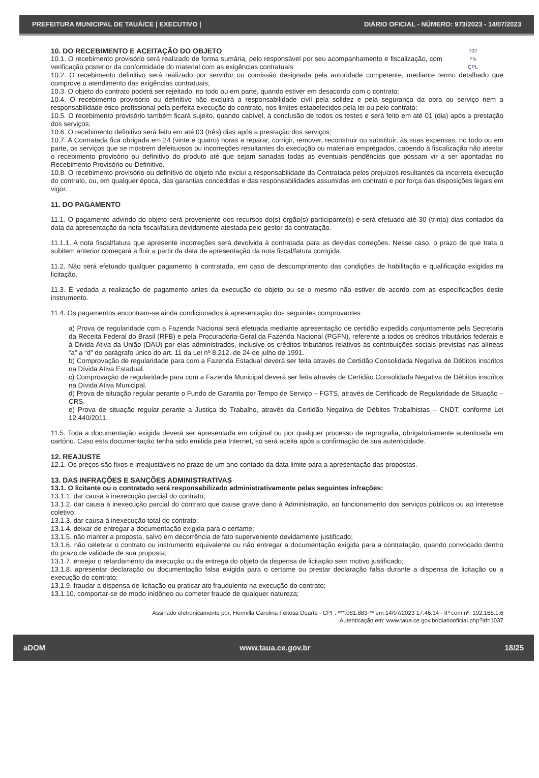PREFEITURA MUNICIPAL DE TAUÁ/CE | EXECUTIVO | DIÁRIO OFICIAL - NÚMERO: 973/2023 - 14/07/2023
102
Fls
CPL
10. DO RECEBIMENTO E ACEITAÇÃO DO OBJETO
10.1. O recebimento provisório será realizado de forma sumária, pelo responsável por seu acompanhamento e fiscalização, com verificação posterior da conformidade do material com as exigências contratuais:
10.2. O recebimento definitivo será realizado por servidor ou comissão designada pela autoridade competente, mediante termo detalhado que comprove o atendimento das exigências contratuais;
10.3. O objeto do contrato poderá ser rejeitado, no todo ou em parte, quando estiver em desacordo com o contrato;
10.4. O recebimento provisório ou definitivo não excluirá a responsabilidade civil pela solidez e pela segurança da obra ou serviço nem a responsabilidade ético-profissional pela perfeita execução do contrato, nos limites estabelecidos pela lei ou pelo contrato;
10.5. O recebimento provisório também ficará sujeito, quando cabível, à conclusão de todos os testes e será feito em até 01 (dia) após a prestação dos serviços;
10.6. O recebimento definitivo será feito em até 03 (três) dias após a prestação dos serviços;
10.7. A Contratada fica obrigada em 24 (vinte e quatro) horas a reparar, corrigir, remover, reconstruir ou substituir, às suas expensas, no todo ou em parte, os serviços que se mostrem defeituosos ou incorreções resultantes da execução ou materiais empregados, cabendo à fiscalização não atestar o recebimento provisório ou definitivo do produto até que sejam sanadas todas as eventuais pendências que possam vir a ser apontadas no Recebimento Provisório ou Definitivo.
10.8. O recebimento provisório ou definitivo do objeto não exclui a responsabilidade da Contratada pelos prejuízos resultantes da incorreta execução do contrato, ou, em qualquer época, das garantias concedidas e das responsabilidades assumidas em contrato e por força das disposições legais em vigor.
11. DO PAGAMENTO
11.1. O pagamento advindo do objeto será proveniente dos recursos do(s) órgão(s) participante(s) e será efetuado até 30 (trinta) dias contados da data da apresentação da nota fiscal/fatura devidamente atestada pelo gestor da contratação.
11.1.1. A nota fiscal/fatura que apresente incorreções será devolvida à contratada para as devidas correções. Nesse caso, o prazo de que trata o subitem anterior começará a fluir a partir da data de apresentação da nota fiscal/fatura corrigida.
11.2. Não será efetuado qualquer pagamento à contratada, em caso de descumprimento das condições de habilitação e qualificação exigidas na licitação.
11.3. É vedada a realização de pagamento antes da execução do objeto ou se o mesmo não estiver de acordo com as especificações deste instrumento.
11.4. Os pagamentos encontram-se ainda condicionados à apresentação dos seguintes comprovantes:
a) Prova de regularidade com a Fazenda Nacional será efetuada mediante apresentação de certidão expedida conjuntamente pela Secretaria da Receita Federal do Brasil (RFB) e pela Procuradoria-Geral da Fazenda Nacional (PGFN), referente a todos os créditos tributários federais e à Divida Ativa da União (DAU) por elas administrados, inclusive os créditos tributários relativos às contribuições sociais previstas nas alíneas “a” a “d” do parágrafo único do art. 11 da Lei nº 8.212, de 24 de julho de 1991.
b) Comprovação de regularidade para com a Fazenda Estadual deverá ser feita através de Certidão Consolidada Negativa de Débitos inscritos na Dívida Ativa Estadual.
c) Comprovação de regularidade para com a Fazenda Municipal deverá ser feita através de Certidão Consolidada Negativa de Débitos inscritos na Dívida Ativa Municipal.
d) Prova de situação regular perante o Fundo de Garantia por Tempo de Serviço – FGTS, através de Certificado de Regularidade de Situação – CRS.
e) Prova de situação regular perante a Justiça do Trabalho, através da Certidão Negativa de Débitos Trabalhistas – CNDT, conforme Lei 12.440/2011.
11.5. Toda a documentação exigida deverá ser apresentada em original ou por qualquer processo de reprografia, obrigatoriamente autenticada em cartório. Caso esta documentação tenha sido emitida pela Internet, só será aceita após a confirmação de sua autenticidade.
12. REAJUSTE
12.1. Os preços são fixos e irreajustáveis no prazo de um ano contado da data limite para a apresentação das propostas.
13. DAS INFRAÇÕES E SANÇÕES ADMINISTRATIVAS
13.1. O licitante ou o contratado será responsabilizado administrativamente pelas seguintes infrações:
13.1.1. dar causa à inexecução parcial do contrato;
13.1.2. dar causa à inexecução parcial do contrato que cause grave dano à Administração, ao funcionamento dos serviços públicos ou ao interesse coletivo;
13.1.3. dar causa à inexecução total do contrato;
13.1.4. deixar de entregar a documentação exigida para o certame;
13.1.5. não manter a proposta, salvo em decorrência de fato superveniente devidamente justificado;
13.1.6. não celebrar o contrato ou instrumento equivalente ou não entregar a documentação exigida para a contratação, quando convocado dentro do prazo de validade de sua proposta;
13.1.7. ensejar o retardamento da execução ou da entrega do objeto da dispensa de licitação sem motivo justificado;
13.1.8. apresentar declaração ou documentação falsa exigida para o certame ou prestar declaração falsa durante a dispensa de licitação ou a execução do contrato;
13.1.9. fraudar a dispensa de licitação ou praticar ato fraudulento na execução do contrato;
13.1.10. comportar-se de modo inidôneo ou cometer fraude de qualquer natureza;
Assinado eletronicamente por: Hermilla Carolina Feitosa Duarte - CPF: ***.081.883-** em 14/07/2023 17:46:14 - IP com nº: 192.168.1.6
Autenticação em: www.taua.ce.gov.br/diariooficial.php?id=1037
aDOM www.taua.ce.gov.br 18/25